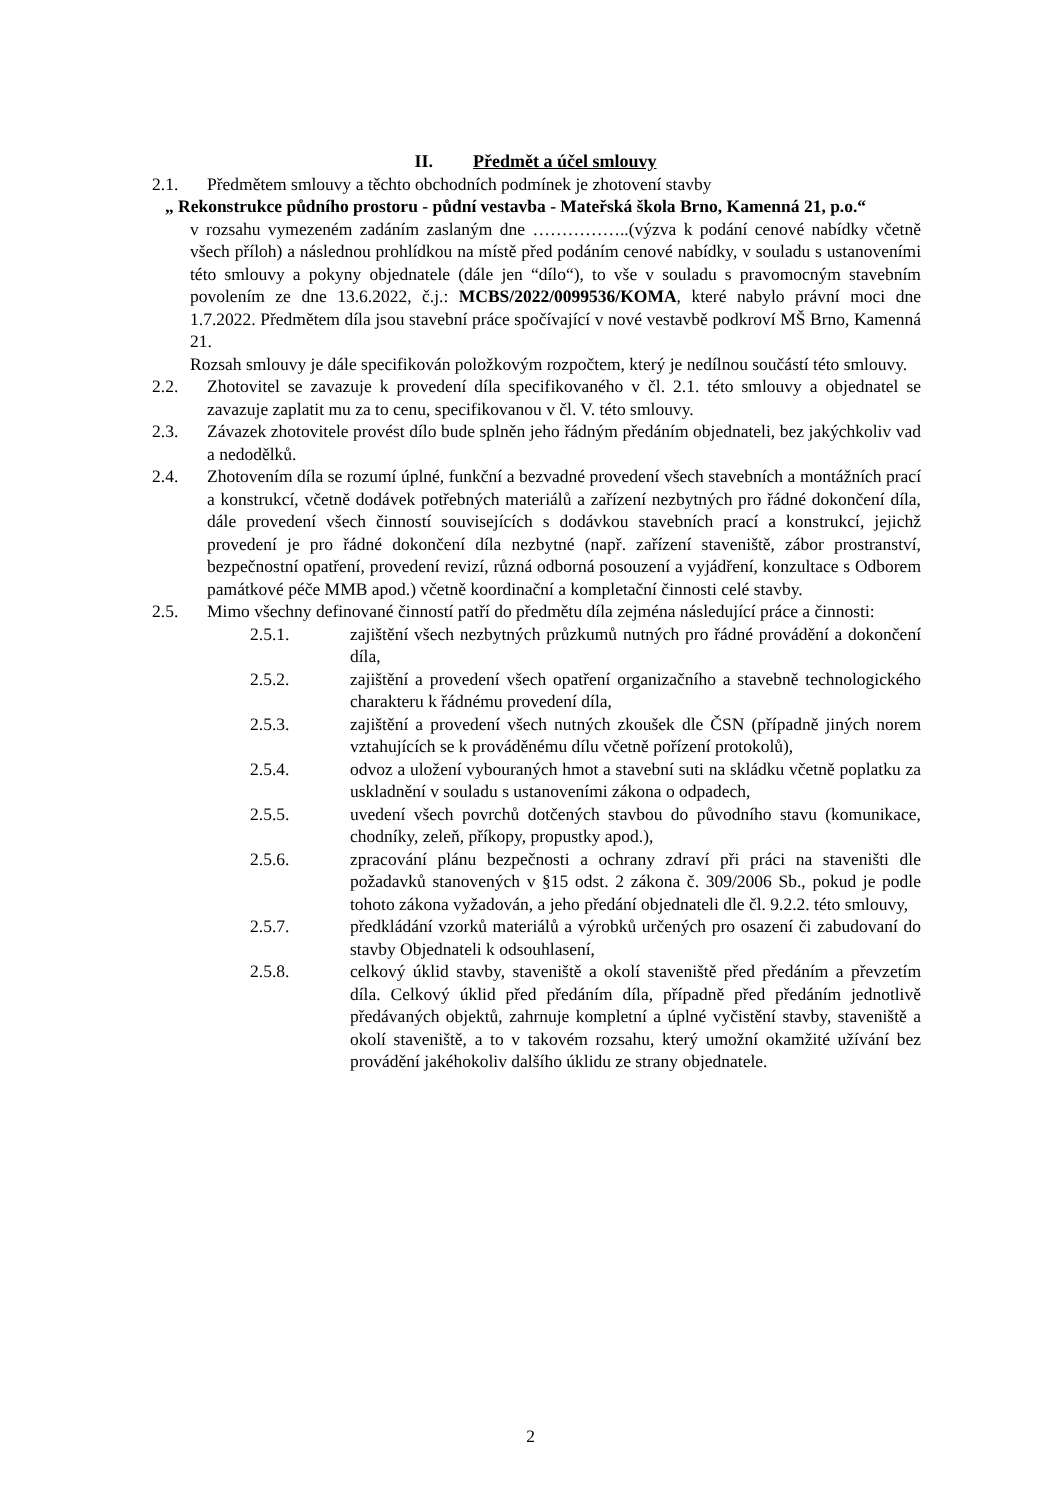II. Předmět a účel smlouvy
2.1. Předmětem smlouvy a těchto obchodních podmínek je zhotovení stavby
„ Rekonstrukce půdního prostoru - půdní vestavba - Mateřská škola Brno, Kamenná 21, p.o.“
v rozsahu vymezeném zadáním zaslaným dne ……………..(výzva k podání cenové nabídky včetně všech příloh) a následnou prohlídkou na místě před podáním cenové nabídky, v souladu s ustanoveními této smlouvy a pokyny objednatele (dále jen “dílo“), to vše v souladu s pravomocným stavebním povolením ze dne 13.6.2022, č.j.: MCBS/2022/0099536/KOMA, které nabylo právní moci dne 1.7.2022. Předmětem díla jsou stavební práce spočívající v nové vestavbě podkroví MŠ Brno, Kamenná 21.
Rozsah smlouvy je dále specifikován položkovým rozpočtem, který je nedílnou součástí této smlouvy.
2.2. Zhotovitel se zavazuje k provedení díla specifikovaného v čl. 2.1. této smlouvy a objednatel se zavazuje zaplatit mu za to cenu, specifikovanou v čl. V. této smlouvy.
2.3. Závazek zhotovitele provést dílo bude splněn jeho řádným předáním objednateli, bez jakýchkoliv vad a nedodělků.
2.4. Zhotovením díla se rozumí úplné, funkční a bezvadné provedení všech stavebních a montážních prací a konstrukcí, včetně dodávek potřebných materiálů a zařízení nezbytných pro řádné dokončení díla, dále provedení všech činností souvisejících s dodávkou stavebních prací a konstrukcí, jejichž provedení je pro řádné dokončení díla nezbytné (např. zařízení staveniště, zábor prostranství, bezpečnostní opatření, provedení revizí, různá odborná posouzení a vyjádření, konzultace s Odborem památkové péče MMB apod.) včetně koordinační a kompletační činnosti celé stavby.
2.5. Mimo všechny definované činností patří do předmětu díla zejména následující práce a činnosti:
2.5.1. zajištění všech nezbytných průzkumů nutných pro řádné provádění a dokončení díla,
2.5.2. zajištění a provedení všech opatření organizačního a stavebně technologického charakteru k řádnému provedení díla,
2.5.3. zajištění a provedení všech nutných zkoušek dle ČSN (případně jiných norem vztahujících se k prováděnému dílu včetně pořízení protokolů),
2.5.4. odvoz a uložení vybouraných hmot a stavební suti na skládku včetně poplatku za uskladnění v souladu s ustanoveními zákona o odpadech,
2.5.5. uvedení všech povrchů dotčených stavbou do původního stavu (komunikace, chodníky, zeleň, příkopy, propustky apod.),
2.5.6. zpracování plánu bezpečnosti a ochrany zdraví při práci na staveništi dle požadavků stanovených v §15 odst. 2 zákona č. 309/2006 Sb., pokud je podle tohoto zákona vyžadován, a jeho předání objednateli dle čl. 9.2.2. této smlouvy,
2.5.7. předkládání vzorků materiálů a výrobků určených pro osazení či zabudovaní do stavby Objednateli k odsouhlasení,
2.5.8. celkový úklid stavby, staveniště a okolí staveniště před předáním a převzetím díla. Celkový úklid před předáním díla, případně před předáním jednotlivě předávaných objektů, zahrnuje kompletní a úplné vyčistění stavby, staveniště a okolí staveniště, a to v takovém rozsahu, který umožní okamžité užívání bez provádění jakéhokoliv dalšího úklidu ze strany objednatele.
2